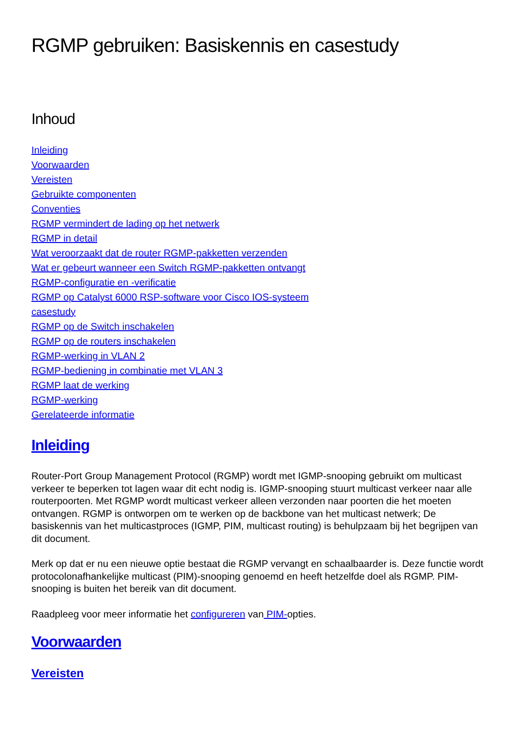RGMP gebruiken: Basiskennis en casestudy
Inhoud
Inleiding
Voorwaarden
Vereisten
Gebruikte componenten
Conventies
RGMP vermindert de lading op het netwerk
RGMP in detail
Wat veroorzaakt dat de router RGMP-pakketten verzenden
Wat er gebeurt wanneer een Switch RGMP-pakketten ontvangt
RGMP-configuratie en -verificatie
RGMP op Catalyst 6000 RSP-software voor Cisco IOS-systeem
casestudy
RGMP op de Switch inschakelen
RGMP op de routers inschakelen
RGMP-werking in VLAN 2
RGMP-bediening in combinatie met VLAN 3
RGMP laat de werking
RGMP-werking
Gerelateerde informatie
Inleiding
Router-Port Group Management Protocol (RGMP) wordt met IGMP-snooping gebruikt om multicast verkeer te beperken tot lagen waar dit echt nodig is. IGMP-snooping stuurt multicast verkeer naar alle routerpoorten. Met RGMP wordt multicast verkeer alleen verzonden naar poorten die het moeten ontvangen. RGMP is ontworpen om te werken op de backbone van het multicast netwerk; De basiskennis van het multicastproces (IGMP, PIM, multicast routing) is behulpzaam bij het begrijpen van dit document.
Merk op dat er nu een nieuwe optie bestaat die RGMP vervangt en schaalbaarder is. Deze functie wordt protocolonafhankelijke multicast (PIM)-snooping genoemd en heeft hetzelfde doel als RGMP. PIM-snooping is buiten het bereik van dit document.
Raadpleeg voor meer informatie het configureren van PIM-opties.
Voorwaarden
Vereisten